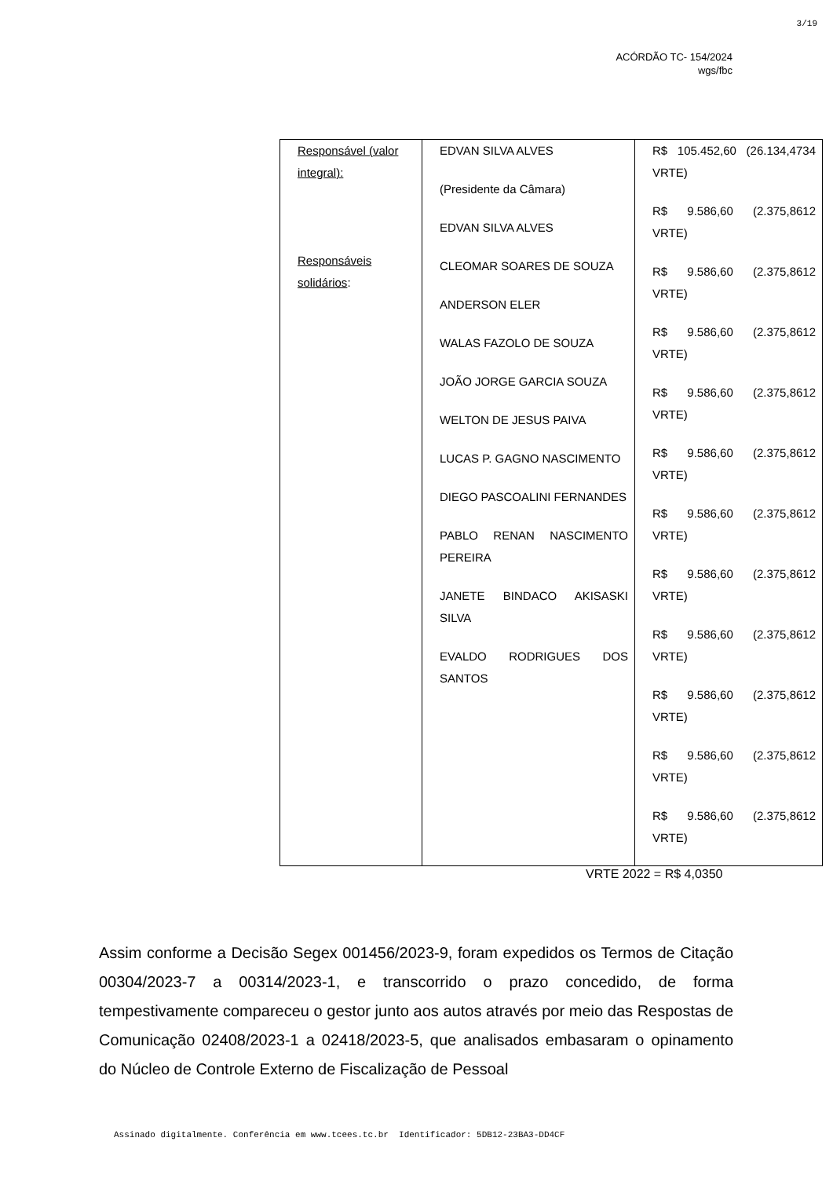3/19
ACÓRDÃO TC- 154/2024
wgs/fbc
| Responsável (valor integral): Responsáveis solidários : | EDVAN SILVA ALVES (Presidente da Câmara) EDVAN SILVA ALVES CLEOMAR SOARES DE SOUZA ANDERSON ELER WALAS FAZOLO DE SOUZA JOÃO JORGE GARCIA SOUZA WELTON DE JESUS PAIVA LUCAS P. GAGNO NASCIMENTO DIEGO PASCOALINI FERNANDES PABLO RENAN NASCIMENTO PEREIRA JANETE BINDACO AKISASKI SILVA EVALDO RODRIGUES DOS SANTOS | R$ 105.452,60 (26.134,4734 VRTE) R$ 9.586,60 (2.375,8612 VRTE) R$ 9.586,60 (2.375,8612 VRTE) R$ 9.586,60 (2.375,8612 VRTE) R$ 9.586,60 (2.375,8612 VRTE) R$ 9.586,60 (2.375,8612 VRTE) R$ 9.586,60 (2.375,8612 VRTE) R$ 9.586,60 (2.375,8612 VRTE) R$ 9.586,60 (2.375,8612 VRTE) R$ 9.586,60 (2.375,8612 VRTE) R$ 9.586,60 (2.375,8612 VRTE) R$ 9.586,60 (2.375,8612 VRTE) |
VRTE 2022 = R$ 4,0350
Assim conforme a Decisão Segex 001456/2023-9, foram expedidos os Termos de Citação 00304/2023-7 a 00314/2023-1, e transcorrido o prazo concedido, de forma tempestivamente compareceu o gestor junto aos autos através por meio das Respostas de Comunicação 02408/2023-1 a 02418/2023-5, que analisados embasaram o opinamento do Núcleo de Controle Externo de Fiscalização de Pessoal
Assinado digitalmente. Conferência em www.tcees.tc.br Identificador: 5DB12-23BA3-DD4CF